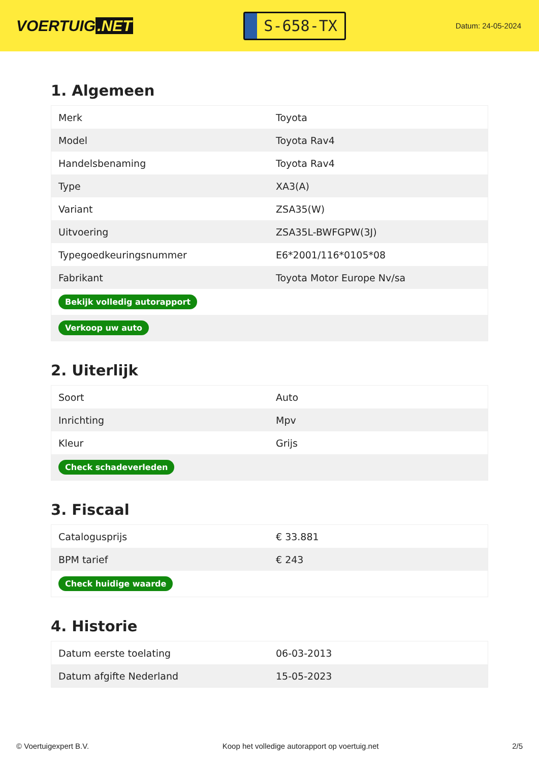VOERTUIG.NET
S-658-TX
Datum: 24-05-2024
1. Algemeen
| Merk | Toyota |
| Model | Toyota Rav4 |
| Handelsbenaming | Toyota Rav4 |
| Type | XA3(A) |
| Variant | ZSA35(W) |
| Uitvoering | ZSA35L-BWFGPW(3J) |
| Typegoedkeuringsnummer | E6*2001/116*0105*08 |
| Fabrikant | Toyota Motor Europe Nv/sa |
| Bekijk volledig autorapport | |
| Verkoop uw auto | |
2. Uiterlijk
| Soort | Auto |
| Inrichting | Mpv |
| Kleur | Grijs |
| Check schadeverleden | |
3. Fiscaal
| Catalogusprijs | € 33.881 |
| BPM tarief | € 243 |
| Check huidige waarde | |
4. Historie
| Datum eerste toelating | 06-03-2013 |
| Datum afgifte Nederland | 15-05-2023 |
© Voertuigexpert B.V. Koop het volledige autorapport op voertuig.net 2/5